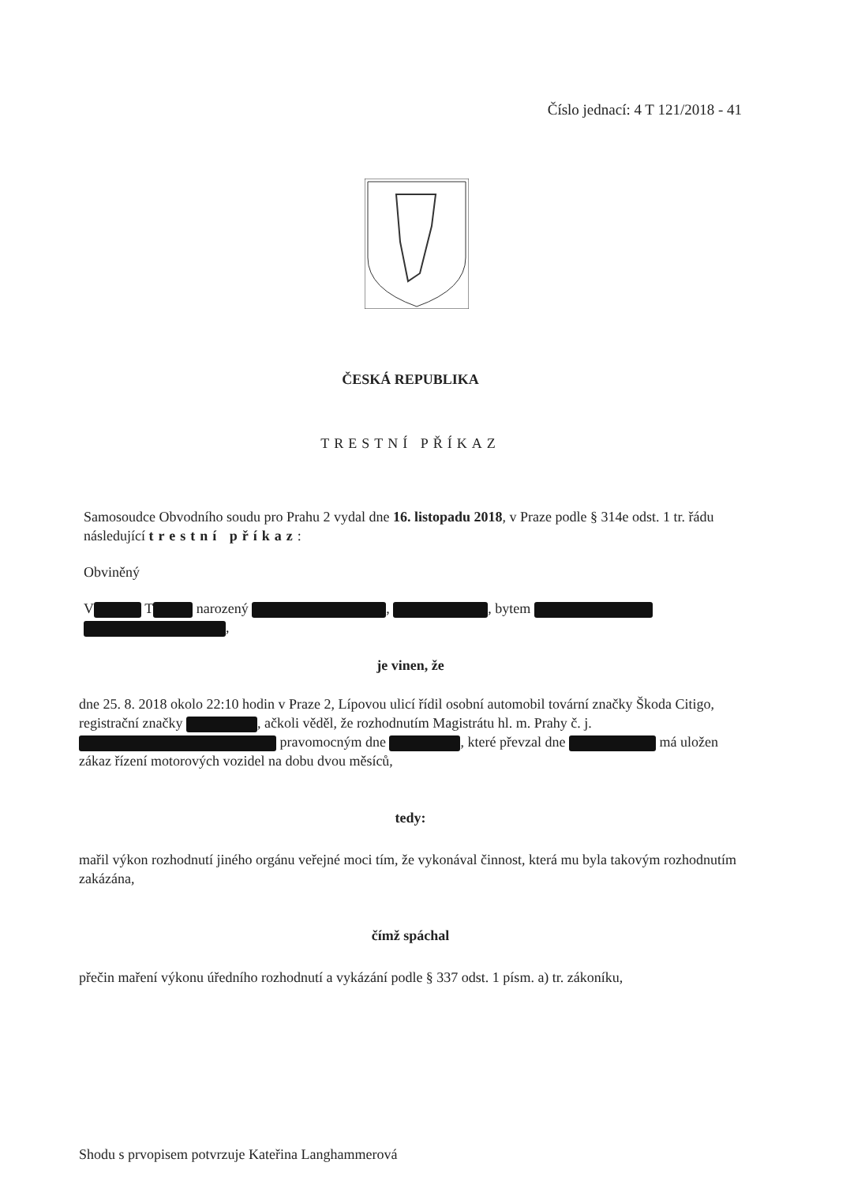Číslo jednací: 4 T 121/2018 - 41
ČESKÁ REPUBLIKA
TRESTNÍ PŘÍKAZ
Samosoudce Obvodního soudu pro Prahu 2 vydal dne 16. listopadu 2018, v Praze podle § 314e odst. 1 tr. řádu následující trestní příkaz:
Obviněný
V T narozený , , bytem ,
je vinen, že
dne 25. 8. 2018 okolo 22:10 hodin v Praze 2, Lípovou ulicí řídil osobní automobil tovární značky Škoda Citigo, registrační značky , ačkoli věděl, že rozhodnutím Magistrátu hl. m. Prahy č. j. pravomocným dne , které převzal dne má uložen zákaz řízení motorových vozidel na dobu dvou měsíců,
tedy:
mařil výkon rozhodnutí jiného orgánu veřejné moci tím, že vykonával činnost, která mu byla takovým rozhodnutím zakázána,
čímž spáchal
přečin maření výkonu úředního rozhodnutí a vykázání podle § 337 odst. 1 písm. a) tr. zákoníku,
Shodu s prvopisem potvrzuje Kateřina Langhammerová